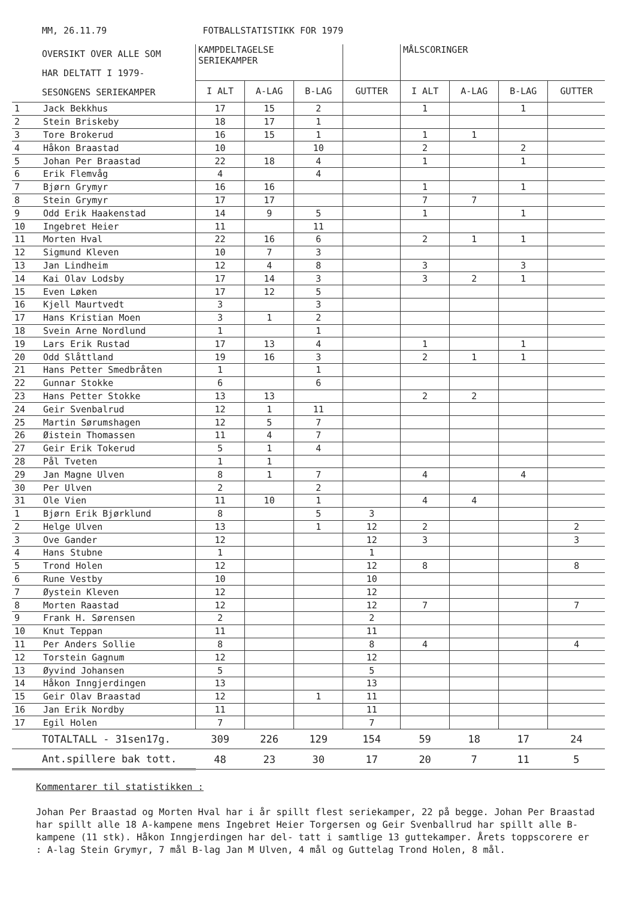MM, 26.11.79 FOTBALLSTATISTIKK FOR 1979
| OVERSIKT OVER ALLE SOM HAR DELTATT I 1979- SESONGENS SERIEKAMPER | | KAMPDELTAGELSE SERIEKAMPER | | | | MÅLSCORINGER | | | |
| --- | --- | --- | --- | --- | --- | --- | --- | --- | --- |
| | | I ALT | A-LAG | B-LAG | GUTTER | I ALT | A-LAG | B-LAG | GUTTER |
| 1 | Jack Bekkhus | 17 | 15 | 2 | | 1 | | 1 | |
| 2 | Stein Briskeby | 18 | 17 | 1 | | | | | |
| 3 | Tore Brokerud | 16 | 15 | 1 | | 1 | 1 | | |
| 4 | Håkon Braastad | 10 | | 10 | | 2 | | 2 | |
| 5 | Johan Per Braastad | 22 | 18 | 4 | | 1 | | 1 | |
| 6 | Erik Flemvåg | 4 | | 4 | | | | | |
| 7 | Bjørn Grymyr | 16 | 16 | | | 1 | | 1 | |
| 8 | Stein Grymyr | 17 | 17 | | | 7 | 7 | | |
| 9 | Odd Erik Haakenstad | 14 | 9 | 5 | | 1 | | 1 | |
| 10 | Ingebret Heier | 11 | | 11 | | | | | |
| 11 | Morten Hval | 22 | 16 | 6 | | 2 | 1 | 1 | |
| 12 | Sigmund Kleven | 10 | 7 | 3 | | | | | |
| 13 | Jan Lindheim | 12 | 4 | 8 | | 3 | | 3 | |
| 14 | Kai Olav Lodsby | 17 | 14 | 3 | | 3 | 2 | 1 | |
| 15 | Even Løken | 17 | 12 | 5 | | | | | |
| 16 | Kjell Maurtvedt | 3 | | 3 | | | | | |
| 17 | Hans Kristian Moen | 3 | 1 | 2 | | | | | |
| 18 | Svein Arne Nordlund | 1 | | 1 | | | | | |
| 19 | Lars Erik Rustad | 17 | 13 | 4 | | 1 | | 1 | |
| 20 | Odd Slåttland | 19 | 16 | 3 | | 2 | 1 | 1 | |
| 21 | Hans Petter Smedbråten | 1 | | 1 | | | | | |
| 22 | Gunnar Stokke | 6 | | 6 | | | | | |
| 23 | Hans Petter Stokke | 13 | 13 | | | 2 | 2 | | |
| 24 | Geir Svenbalrud | 12 | 1 | 11 | | | | | |
| 25 | Martin Sørumshagen | 12 | 5 | 7 | | | | | |
| 26 | Øistein Thomassen | 11 | 4 | 7 | | | | | |
| 27 | Geir Erik Tokerud | 5 | 1 | 4 | | | | | |
| 28 | Pål Tveten | 1 | 1 | | | | | | |
| 29 | Jan Magne Ulven | 8 | 1 | 7 | | 4 | | 4 | |
| 30 | Per Ulven | 2 | | 2 | | | | | |
| 31 | Ole Vien | 11 | 10 | 1 | | 4 | 4 | | |
| 1 | Bjørn Erik Bjørklund | 8 | | 5 | 3 | | | | |
| 2 | Helge Ulven | 13 | | 1 | 12 | 2 | | | 2 |
| 3 | Ove Gander | 12 | | | 12 | 3 | | | 3 |
| 4 | Hans Stubne | 1 | | | 1 | | | | |
| 5 | Trond Holen | 12 | | | 12 | 8 | | | 8 |
| 6 | Rune Vestby | 10 | | | 10 | | | | |
| 7 | Øystein Kleven | 12 | | | 12 | | | | |
| 8 | Morten Raastad | 12 | | | 12 | 7 | | | 7 |
| 9 | Frank H. Sørensen | 2 | | | 2 | | | | |
| 10 | Knut Teppan | 11 | | | 11 | | | | |
| 11 | Per Anders Sollie | 8 | | | 8 | 4 | | | 4 |
| 12 | Torstein Gagnum | 12 | | | 12 | | | | |
| 13 | Øyvind Johansen | 5 | | | 5 | | | | |
| 14 | Håkon Inngjerdingen | 13 | | | 13 | | | | |
| 15 | Geir Olav Braastad | 12 | | 1 | 11 | | | | |
| 16 | Jan Erik Nordby | 11 | | | 11 | | | | |
| 17 | Egil Holen | 7 | | | 7 | | | | |
| TOTALTALL - 31sen17g. | | 309 | 226 | 129 | 154 | 59 | 18 | 17 | 24 |
| Ant.spillere bak tott. | | 48 | 23 | 30 | 17 | 20 | 7 | 11 | 5 |
Kommentarer til statistikken :
Johan Per Braastad og Morten Hval har i år spillt flest seriekamper, 22 på begge. Johan Per Braastad har spillt alle 18 A-kampene mens Ingebret Heier Torgersen og Geir Svenballrud har spillt alle B-kampene (11 stk). Håkon Inngjerdingen har del- tatt i samtlige 13 guttekamper. Årets toppscorere er : A-lag Stein Grymyr, 7 mål B-lag Jan M Ulven, 4 mål og Guttelag Trond Holen, 8 mål.